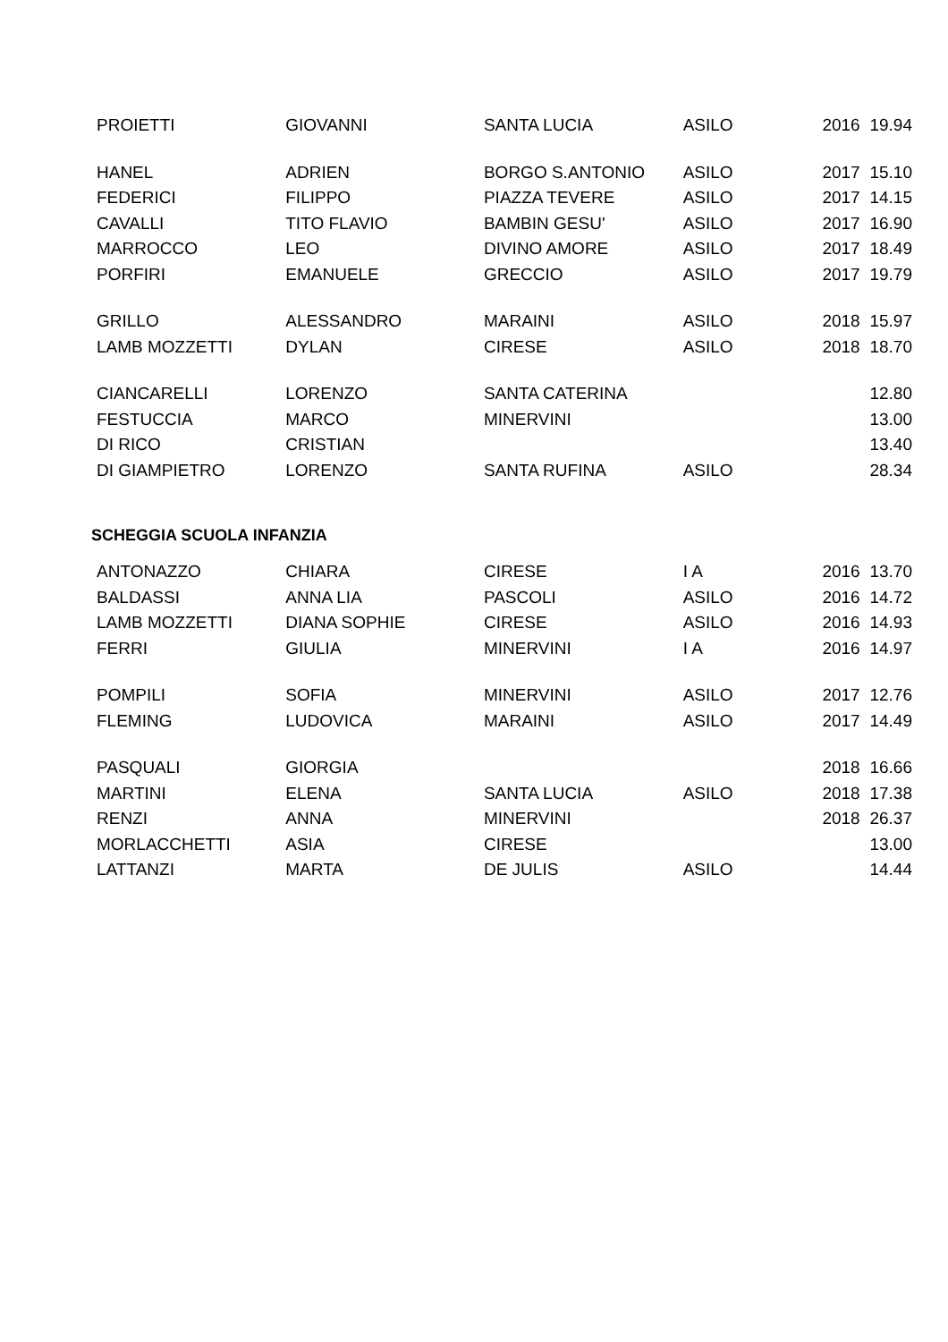| PROIETTI | GIOVANNI | SANTA LUCIA | ASILO | 2016 | 19.94 |
| HANEL | ADRIEN | BORGO S.ANTONIO | ASILO | 2017 | 15.10 |
| FEDERICI | FILIPPO | PIAZZA TEVERE | ASILO | 2017 | 14.15 |
| CAVALLI | TITO FLAVIO | BAMBIN GESU' | ASILO | 2017 | 16.90 |
| MARROCCO | LEO | DIVINO AMORE | ASILO | 2017 | 18.49 |
| PORFIRI | EMANUELE | GRECCIO | ASILO | 2017 | 19.79 |
| GRILLO | ALESSANDRO | MARAINI | ASILO | 2018 | 15.97 |
| LAMB MOZZETTI | DYLAN | CIRESE | ASILO | 2018 | 18.70 |
| CIANCARELLI | LORENZO | SANTA CATERINA | | | 12.80 |
| FESTUCCIA | MARCO | MINERVINI | | | 13.00 |
| DI RICO | CRISTIAN | | | | 13.40 |
| DI GIAMPIETRO | LORENZO | SANTA RUFINA | ASILO | | 28.34 |
SCHEGGIA SCUOLA INFANZIA
| ANTONAZZO | CHIARA | CIRESE | I A | 2016 | 13.70 |
| BALDASSI | ANNA LIA | PASCOLI | ASILO | 2016 | 14.72 |
| LAMB MOZZETTI | DIANA SOPHIE | CIRESE | ASILO | 2016 | 14.93 |
| FERRI | GIULIA | MINERVINI | I A | 2016 | 14.97 |
| POMPILI | SOFIA | MINERVINI | ASILO | 2017 | 12.76 |
| FLEMING | LUDOVICA | MARAINI | ASILO | 2017 | 14.49 |
| PASQUALI | GIORGIA | | | 2018 | 16.66 |
| MARTINI | ELENA | SANTA LUCIA | ASILO | 2018 | 17.38 |
| RENZI | ANNA | MINERVINI | | 2018 | 26.37 |
| MORLACCHETTI | ASIA | CIRESE | | | 13.00 |
| LATTANZI | MARTA | DE JULIS | ASILO | | 14.44 |